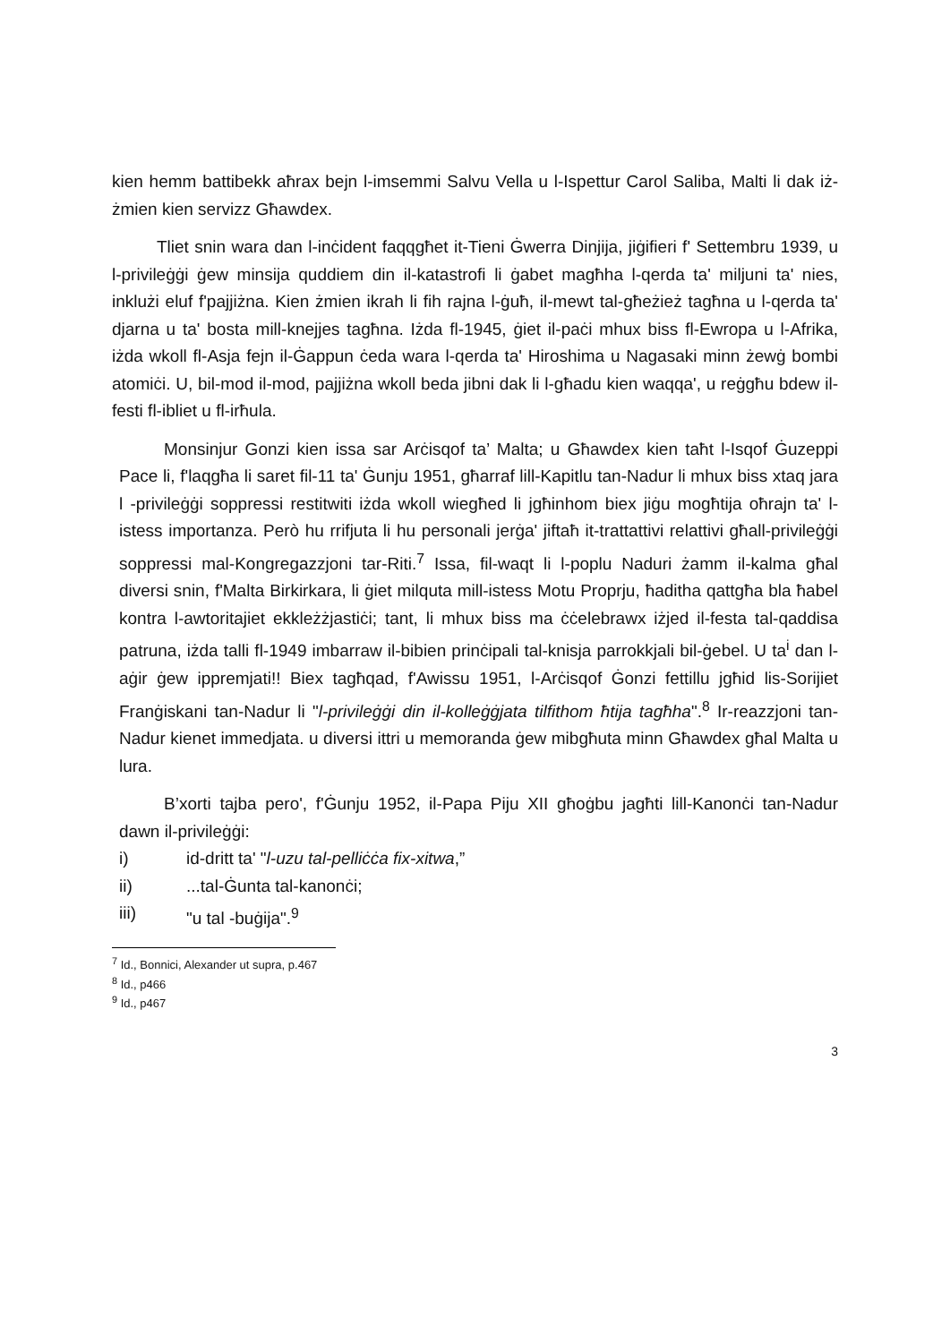kien hemm battibekk aħrax bejn l-imsemmi Salvu Vella u l-Ispettur Carol Saliba, Malti li dak iż-żmien kien servizz Għawdex.
Tliet snin wara dan l-inċident faqqgħet it-Tieni Ġwerra Dinjija, jiġifieri f' Settembru 1939, u l-privileġġi ġew minsija quddiem din il-katastrofi li ġabet magħha l-qerda ta' miljuni ta' nies, inklużi eluf f'pajjiżna. Kien żmien ikrah li fih rajna l-ġuħ, il-mewt tal-għeżież tagħna u l-qerda ta' djarna u ta' bosta mill-knejjes tagħna. Iżda fl-1945, ġiet il-paċi mhux biss fl-Ewropa u l-Afrika, iżda wkoll fl-Asja fejn il-Ġappun ċeda wara l-qerda ta' Hiroshima u Nagasaki minn żewġ bombi atomiċi. U, bil-mod il-mod, pajjiżna wkoll beda jibni dak li l-għadu kien waqqa', u reġgħu bdew il-festi fl-ibliet u fl-irħula.
Monsinjur Gonzi kien issa sar Arċisqof ta’ Malta; u Għawdex kien taħt l-Isqof Ġuzeppi Pace li, f'laqgħa li saret fil-11 ta' Ġunju 1951, għarraf lill-Kapitlu tan-Nadur li mhux biss xtaq jara l -privileġġi soppressi restitwiti iżda wkoll wiegħed li jgħinhom biex jiġu mogħtija oħrajn ta' l-istess importanza. Però hu rrifjuta li hu personali jerġa' jiftaħ it-trattattivi relattivi għall-privileġġi soppressi mal-Kongregazzjoni tar-Riti.<sup>7</sup> Issa, fil-waqt li l-poplu Naduri żamm il-kalma għal diversi snin, f'Malta Birkirkara, li ġiet milquta mill-istess Motu Proprju, ħaditha qattgħa bla ħabel kontra l-awtoritajiet ekkleżżjastiċi; tant, li mhux biss ma ċċelebrawx iżjed il-festa tal-qaddisa patruna, iżda talli fl-1949 imbarraw il-bibien prinċipali tal-knisja parrokkjali bil-ġebel. U ta<sup>i</sup> dan l-aġir ġew ippremjati!! Biex tagħqad, f'Awissu 1951, l-Arċisqof Ġonzi fettillu jgħid lis-Sorijiet Franġiskani tan-Nadur li "l-privileġġi din il-kolleġġjata tilfithom ħtija tagħha".<sup>8</sup> Ir-reazzjoni tan-Nadur kienet immedjata. u diversi ittri u memoranda ġew mibgħuta minn Għawdex għal Malta u lura.
B’xorti tajba pero', f'Ġunju 1952, il-Papa Piju XII għoġbu jagħti lill-Kanonċi tan-Nadur dawn il-privileġġi:
i) id-dritt ta' "l-uzu tal-pelliċċa fix-xitwa,”
ii)...tal-Ġunta tal-kanonċi;
iii) "u tal -buġija".<sup>9</sup>
<sup>7</sup> Id., Bonnici, Alexander ut supra, p.467
<sup>8</sup> Id., p466
<sup>9</sup> Id., p467
3